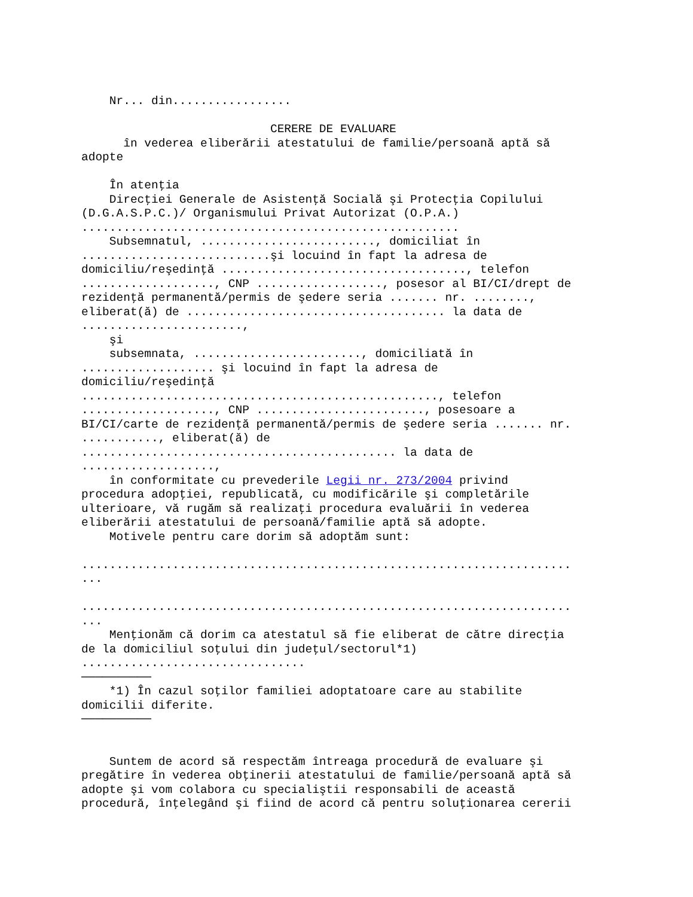Nr... din.................

                           CERERE DE EVALUARE
      în vederea eliberării atestatului de familie/persoană aptă să
adopte

    În atenţia
    Direcţiei Generale de Asistenţă Socială şi Protecţia Copilului
(D.G.A.S.P.C.)/ Organismului Privat Autorizat (O.P.A.)
......................................................
    Subsemnatul, ........................., domiciliat în
...........................şi locuind în fapt la adresa de
domiciliu/reşedinţă ..................................., telefon
..................., CNP .................., posesor al BI/CI/drept de
rezidenţă permanentă/permis de şedere seria ....... nr. ........,
eliberat(ă) de ..................................... la data de
.......................,
    şi
    subsemnata, ........................, domiciliată în
................... şi locuind în fapt la adresa de
domiciliu/reşedinţă
..................................................., telefon
..................., CNP ........................, posesoare a
BI/CI/carte de rezidenţă permanentă/permis de şedere seria ....... nr.
..........., eliberat(ă) de
............................................. la data de
...................,
    în conformitate cu prevederile Legii nr. 273/2004 privind
procedura adopţiei, republicată, cu modificările şi completările
ulterioare, vă rugăm să realizaţi procedura evaluării în vederea
eliberării atestatului de persoană/familie aptă să adopte.
    Motivele pentru care dorim să adoptăm sunt:

......................................................................
...

......................................................................
...
    Menţionăm că dorim ca atestatul să fie eliberat de către direcţia
de la domiciliul soţului din judeţul/sectorul*1)
................................
──────────
    *1) În cazul soţilor familiei adoptatoare care au stabilite
domicilii diferite.
──────────


    Suntem de acord să respectăm întreaga procedură de evaluare şi
pregătire în vederea obţinerii atestatului de familie/persoană aptă să
adopte şi vom colabora cu specialiştii responsabili de această
procedură, înţelegând şi fiind de acord că pentru soluţionarea cererii